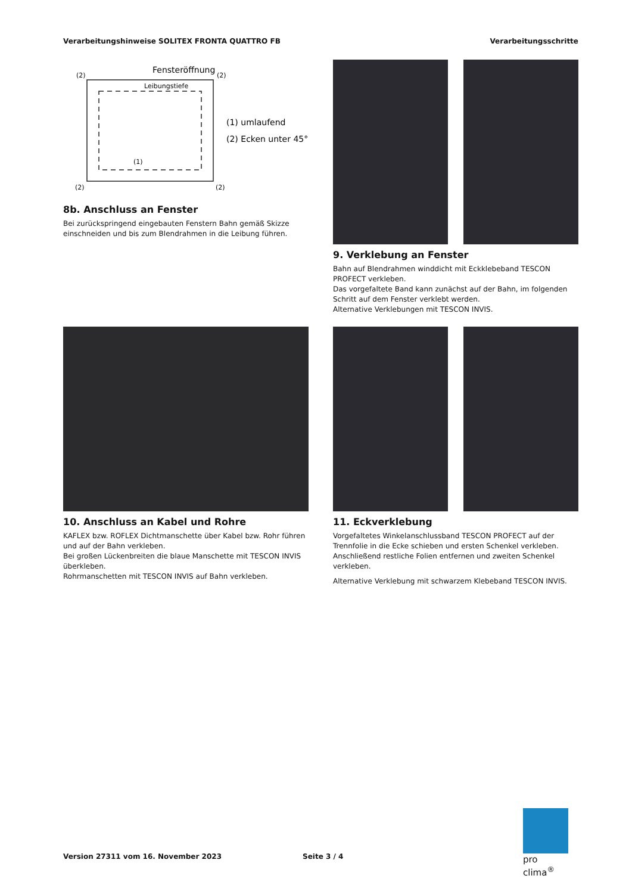Verarbeitungshinweise SOLITEX FRONTA QUATTRO FB Verarbeitungsschritte
Fensteröffnung
Leibungstiefe
(2)
(2)
(2)
(2)
(1)
(1) umlaufend
(2) Ecken unter 45°
8b. Anschluss an Fenster
Bei zurückspringend eingebauten Fenstern Bahn gemäß Skizze einschneiden und bis zum Blendrahmen in die Leibung führen.
9. Verklebung an Fenster
Bahn auf Blendrahmen winddicht mit Eckklebeband TESCON PROFECT verkleben.
Das vorgefaltete Band kann zunächst auf der Bahn, im folgenden Schritt auf dem Fenster verklebt werden.
Alternative Verklebungen mit TESCON INVIS.
10. Anschluss an Kabel und Rohre
KAFLEX bzw. ROFLEX Dichtmanschette über Kabel bzw. Rohr führen und auf der Bahn verkleben.
Bei großen Lückenbreiten die blaue Manschette mit TESCON INVIS überkleben.
Rohrmanschetten mit TESCON INVIS auf Bahn verkleben.
11. Eckverklebung
Vorgefaltetes Winkelanschlussband TESCON PROFECT auf der Trennfolie in die Ecke schieben und ersten Schenkel verkleben.
Anschließend restliche Folien entfernen und zweiten Schenkel verkleben.
Alternative Verklebung mit schwarzem Klebeband TESCON INVIS.
Version 27311 vom 16. November 2023
Seite 3 / 4
pro clima<sup>®</sup>